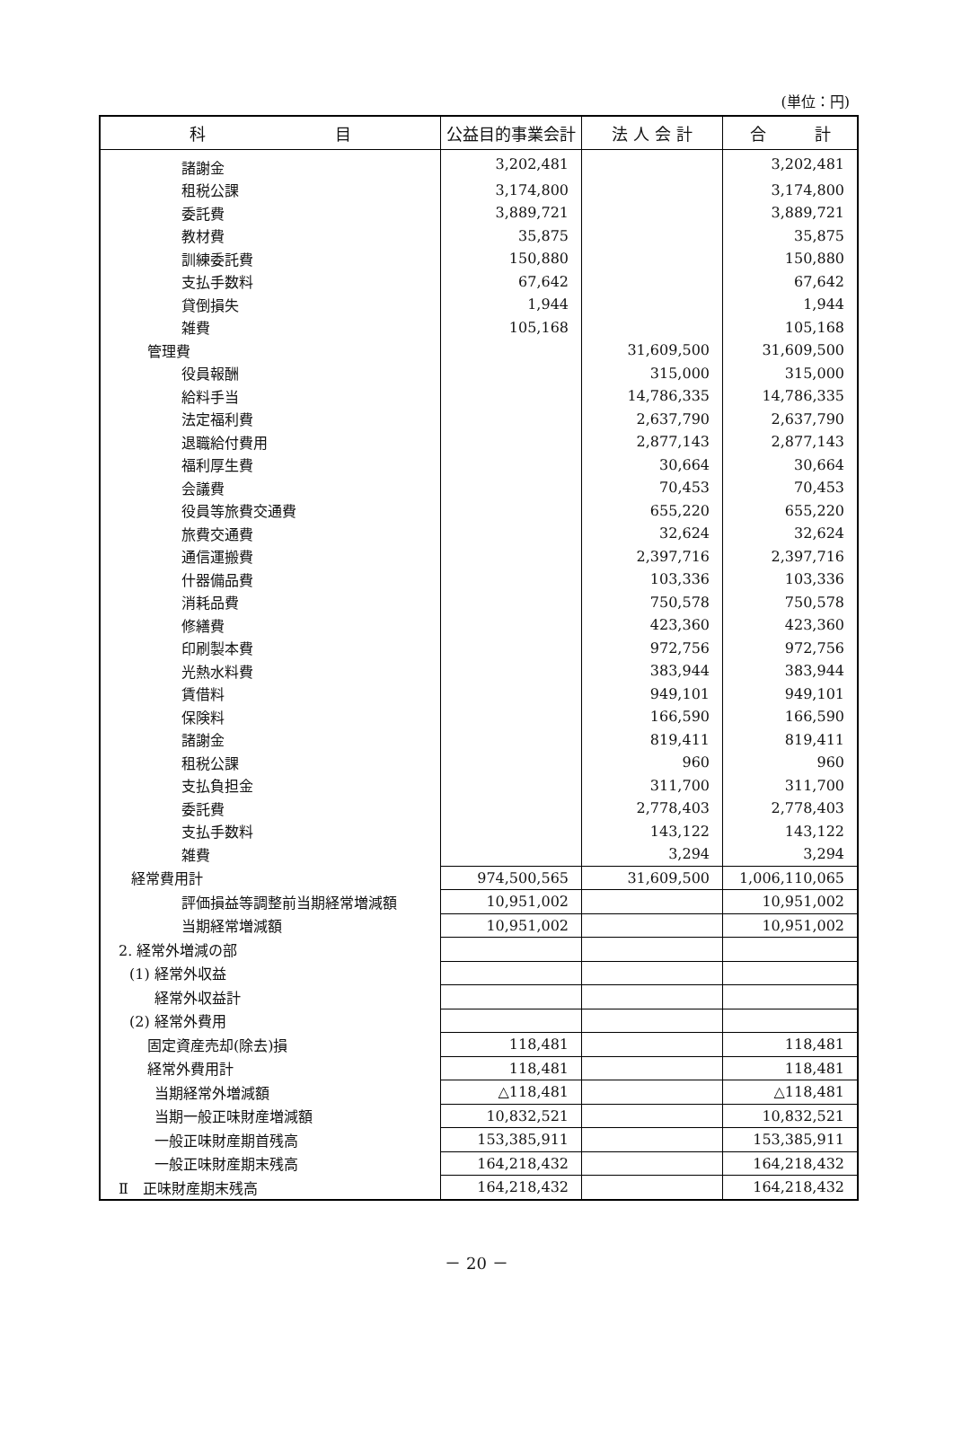(単位：円)
| 科 目 | 公益目的事業会計 | 法 人 会 計 | 合 計 |
| --- | --- | --- | --- |
| 諸謝金 | 3,202,481 | | 3,202,481 |
| 租税公課 | 3,174,800 | | 3,174,800 |
| 委託費 | 3,889,721 | | 3,889,721 |
| 教材費 | 35,875 | | 35,875 |
| 訓練委託費 | 150,880 | | 150,880 |
| 支払手数料 | 67,642 | | 67,642 |
| 貸倒損失 | 1,944 | | 1,944 |
| 雑費 | 105,168 | | 105,168 |
| 管理費 | | 31,609,500 | 31,609,500 |
| 役員報酬 | | 315,000 | 315,000 |
| 給料手当 | | 14,786,335 | 14,786,335 |
| 法定福利費 | | 2,637,790 | 2,637,790 |
| 退職給付費用 | | 2,877,143 | 2,877,143 |
| 福利厚生費 | | 30,664 | 30,664 |
| 会議費 | | 70,453 | 70,453 |
| 役員等旅費交通費 | | 655,220 | 655,220 |
| 旅費交通費 | | 32,624 | 32,624 |
| 通信運搬費 | | 2,397,716 | 2,397,716 |
| 什器備品費 | | 103,336 | 103,336 |
| 消耗品費 | | 750,578 | 750,578 |
| 修繕費 | | 423,360 | 423,360 |
| 印刷製本費 | | 972,756 | 972,756 |
| 光熱水料費 | | 383,944 | 383,944 |
| 賃借料 | | 949,101 | 949,101 |
| 保険料 | | 166,590 | 166,590 |
| 諸謝金 | | 819,411 | 819,411 |
| 租税公課 | | 960 | 960 |
| 支払負担金 | | 311,700 | 311,700 |
| 委託費 | | 2,778,403 | 2,778,403 |
| 支払手数料 | | 143,122 | 143,122 |
| 雑費 | | 3,294 | 3,294 |
| 経常費用計 | 974,500,565 | 31,609,500 | 1,006,110,065 |
| 評価損益等調整前当期経常増減額 | 10,951,002 | | 10,951,002 |
| 当期経常増減額 | 10,951,002 | | 10,951,002 |
| 2. 経常外増減の部 | | | |
| (1) 経常外収益 | | | |
| 経常外収益計 | | | |
| (2) 経常外費用 | | | |
| 固定資産売却(除去)損 | 118,481 | | 118,481 |
| 経常外費用計 | 118,481 | | 118,481 |
| 当期経常外増減額 | △118,481 | | △118,481 |
| 当期一般正味財産増減額 | 10,832,521 | | 10,832,521 |
| 一般正味財産期首残高 | 153,385,911 | | 153,385,911 |
| 一般正味財産期末残高 | 164,218,432 | | 164,218,432 |
| Ⅱ 正味財産期末残高 | 164,218,432 | | 164,218,432 |
－ 20 －